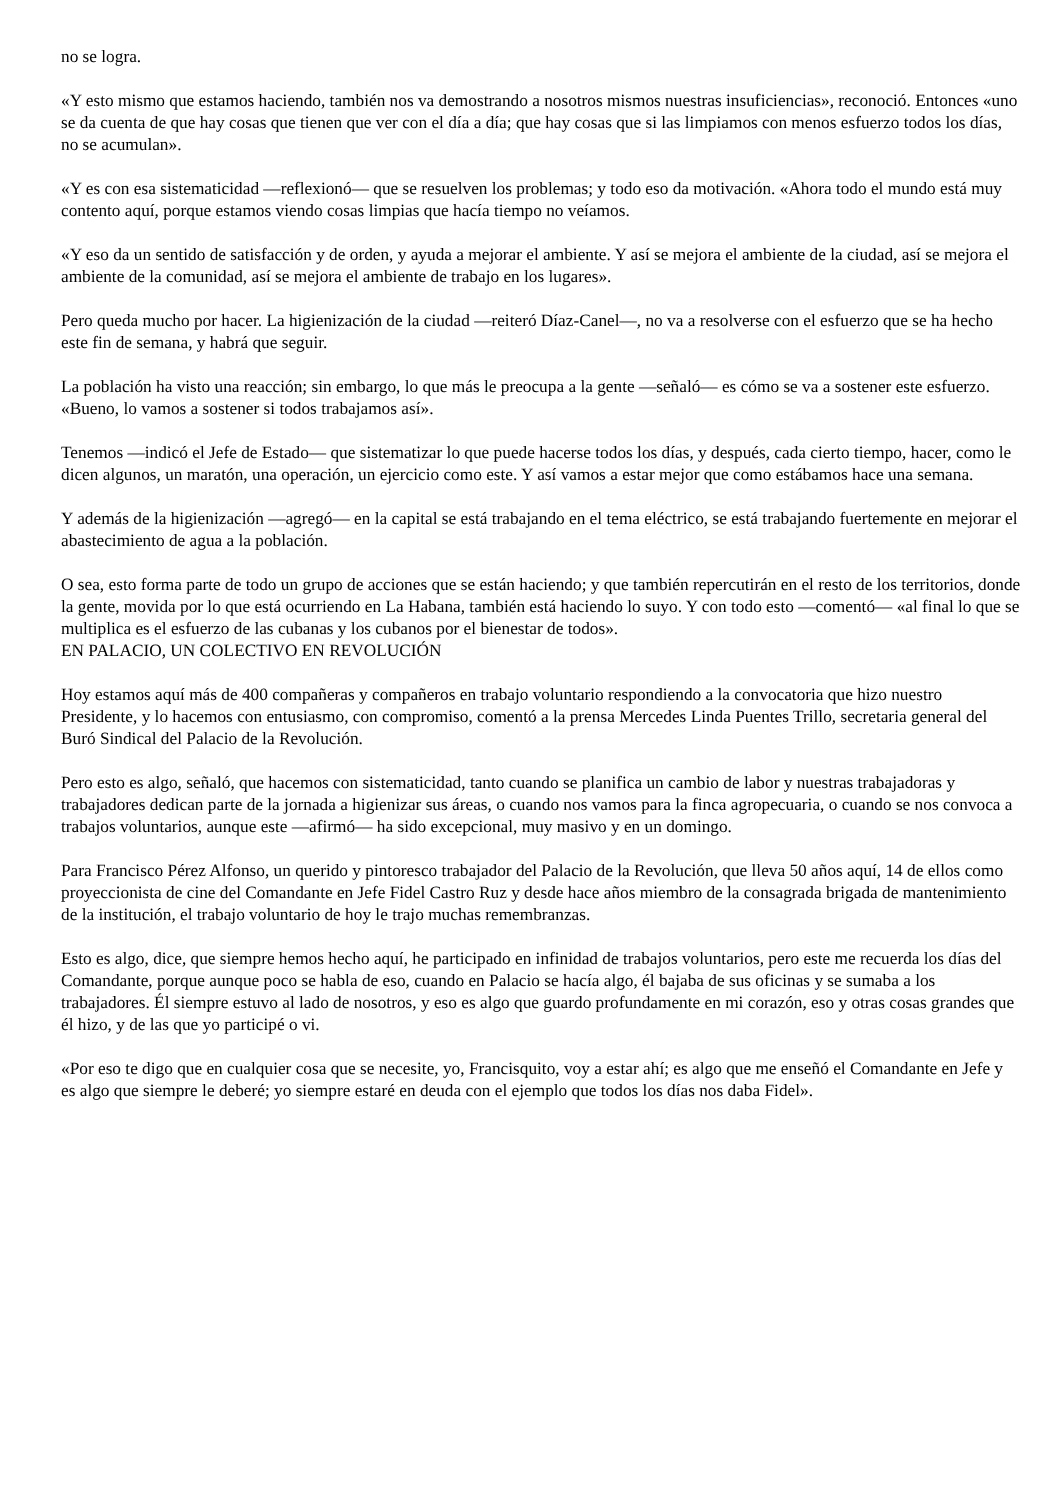no se logra.
«Y esto mismo que estamos haciendo, también nos va demostrando a nosotros mismos nuestras insuficiencias», reconoció. Entonces «uno se da cuenta de que hay cosas que tienen que ver con el día a día; que hay cosas que si las limpiamos con menos esfuerzo todos los días, no se acumulan».
«Y es con esa sistematicidad —reflexionó— que se resuelven los problemas; y todo eso da motivación. «Ahora todo el mundo está muy contento aquí, porque estamos viendo cosas limpias que hacía tiempo no veíamos.
«Y eso da un sentido de satisfacción y de orden, y ayuda a mejorar el ambiente. Y así se mejora el ambiente de la ciudad, así se mejora el ambiente de la comunidad, así se mejora el ambiente de trabajo en los lugares».
Pero queda mucho por hacer. La higienización de la ciudad —reiteró Díaz-Canel—, no va a resolverse con el esfuerzo que se ha hecho este fin de semana, y habrá que seguir.
La población ha visto una reacción; sin embargo, lo que más le preocupa a la gente —señaló— es cómo se va a sostener este esfuerzo. «Bueno, lo vamos a sostener si todos trabajamos así».
Tenemos —indicó el Jefe de Estado— que sistematizar lo que puede hacerse todos los días, y después, cada cierto tiempo, hacer, como le dicen algunos, un maratón, una operación, un ejercicio como este. Y así vamos a estar mejor que como estábamos hace una semana.
Y además de la higienización —agregó— en la capital se está trabajando en el tema eléctrico, se está trabajando fuertemente en mejorar el abastecimiento de agua a la población.
O sea, esto forma parte de todo un grupo de acciones que se están haciendo; y que también repercutirán en el resto de los territorios, donde la gente, movida por lo que está ocurriendo en La Habana, también está haciendo lo suyo. Y con todo esto —comentó— «al final lo que se multiplica es el esfuerzo de las cubanas y los cubanos por el bienestar de todos».
EN PALACIO, UN COLECTIVO EN REVOLUCIÓN
Hoy estamos aquí más de 400 compañeras y compañeros en trabajo voluntario respondiendo a la convocatoria que hizo nuestro Presidente, y lo hacemos con entusiasmo, con compromiso, comentó a la prensa Mercedes Linda Puentes Trillo, secretaria general del Buró Sindical del Palacio de la Revolución.
Pero esto es algo, señaló, que hacemos con sistematicidad, tanto cuando se planifica un cambio de labor y nuestras trabajadoras y trabajadores dedican parte de la jornada a higienizar sus áreas, o cuando nos vamos para la finca agropecuaria, o cuando se nos convoca a trabajos voluntarios, aunque este —afirmó— ha sido excepcional, muy masivo y en un domingo.
Para Francisco Pérez Alfonso, un querido y pintoresco trabajador del Palacio de la Revolución, que lleva 50 años aquí, 14 de ellos como proyeccionista de cine del Comandante en Jefe Fidel Castro Ruz y desde hace años miembro de la consagrada brigada de mantenimiento de la institución, el trabajo voluntario de hoy le trajo muchas remembranzas.
Esto es algo, dice, que siempre hemos hecho aquí, he participado en infinidad de trabajos voluntarios, pero este me recuerda los días del Comandante, porque aunque poco se habla de eso, cuando en Palacio se hacía algo, él bajaba de sus oficinas y se sumaba a los trabajadores. Él siempre estuvo al lado de nosotros, y eso es algo que guardo profundamente en mi corazón, eso y otras cosas grandes que él hizo, y de las que yo participé o vi.
«Por eso te digo que en cualquier cosa que se necesite, yo, Francisquito, voy a estar ahí; es algo que me enseñó el Comandante en Jefe y es algo que siempre le deberé; yo siempre estaré en deuda con el ejemplo que todos los días nos daba Fidel».